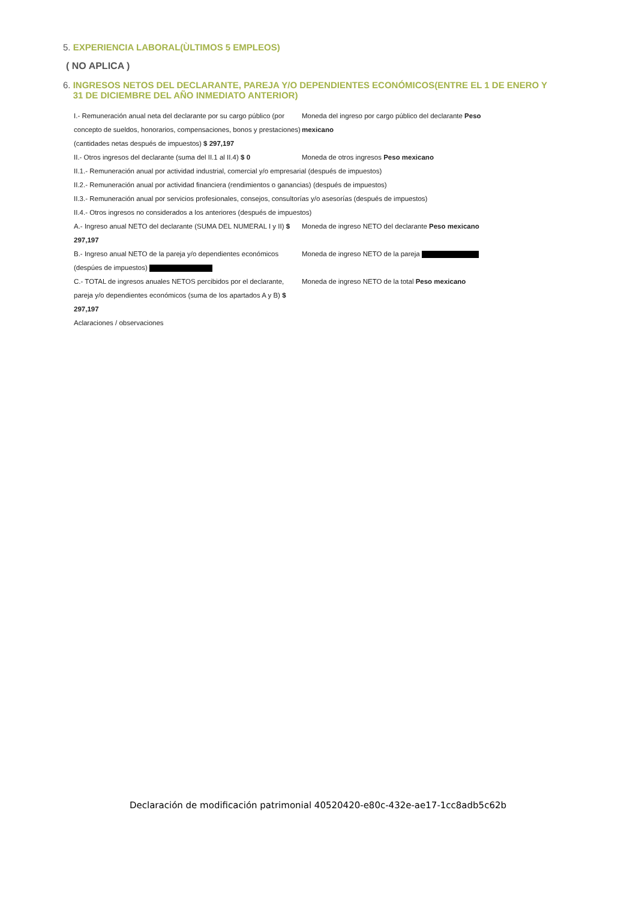5. EXPERIENCIA LABORAL(ÙLTIMOS 5 EMPLEOS)
( NO APLICA )
6. INGRESOS NETOS DEL DECLARANTE, PAREJA Y/O DEPENDIENTES ECONÓMICOS(ENTRE EL 1 DE ENERO Y
31 DE DICIEMBRE DEL AÑO INMEDIATO ANTERIOR)
I.- Remuneración anual neta del declarante por su cargo público (por concepto de sueldos, honorarios, compensaciones, bonos y prestaciones)(cantidades netas después de impuestos) $ 297,197
Moneda del ingreso por cargo público del declarante Peso mexicano
II.- Otros ingresos del declarante (suma del II.1 al II.4) $ 0
Moneda de otros ingresos Peso mexicano
II.1.- Remuneración anual por actividad industrial, comercial y/o empresarial (después de impuestos)
II.2.- Remuneración anual por actividad financiera (rendimientos o ganancias) (después de impuestos)
II.3.- Remuneración anual por servicios profesionales, consejos, consultorías y/o asesorías (después de impuestos)
II.4.- Otros ingresos no considerados a los anteriores (después de impuestos)
A.- Ingreso anual NETO del declarante (SUMA DEL NUMERAL I y II) $ 297,197
Moneda de ingreso NETO del declarante Peso mexicano
B.- Ingreso anual NETO de la pareja y/o dependientes económicos (despúes de impuestos)
Moneda de ingreso NETO de la pareja
C.- TOTAL de ingresos anuales NETOS percibidos por el declarante, pareja y/o dependientes económicos (suma de los apartados A y B) $ 297,197
Moneda de ingreso NETO de la total Peso mexicano
Aclaraciones / observaciones
Declaración de modificación patrimonial 40520420-e80c-432e-ae17-1cc8adb5c62b